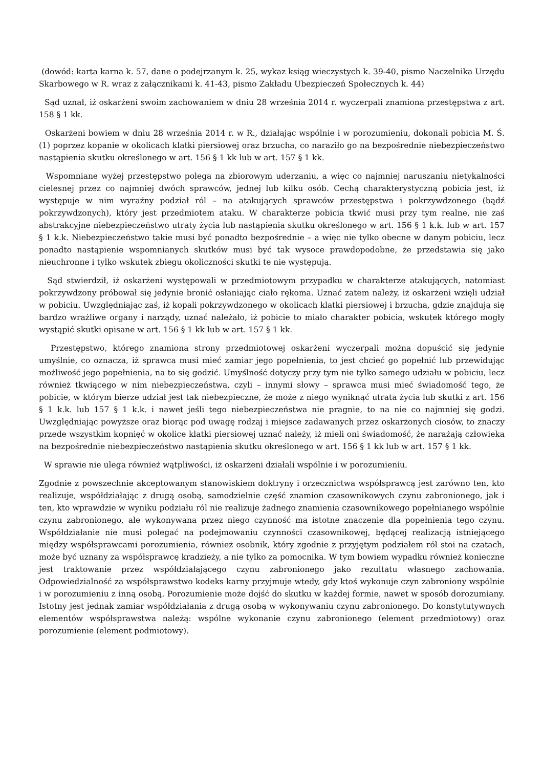(dowód: karta karna k. 57, dane o podejrzanym k. 25, wykaz ksiąg wieczystych k. 39-40, pismo Naczelnika Urzędu Skarbowego w R. wraz z załącznikami k. 41-43, pismo Zakładu Ubezpieczeń Społecznych k. 44)
Sąd uznał, iż oskarżeni swoim zachowaniem w dniu 28 września 2014 r. wyczerpali znamiona przestępstwa z art. 158 § 1 kk.
Oskarżeni bowiem w dniu 28 września 2014 r. w R., działając wspólnie i w porozumieniu, dokonali pobicia M. Ś. (1) poprzez kopanie w okolicach klatki piersiowej oraz brzucha, co naraziło go na bezpośrednie niebezpieczeństwo nastąpienia skutku określonego w art. 156 § 1 kk lub w art. 157 § 1 kk.
Wspomniane wyżej przestępstwo polega na zbiorowym uderzaniu, a więc co najmniej naruszaniu nietykalności cielesnej przez co najmniej dwóch sprawców, jednej lub kilku osób. Cechą charakterystyczną pobicia jest, iż występuje w nim wyraźny podział ról – na atakujących sprawców przestępstwa i pokrzywdzonego (bądź pokrzywdzonych), który jest przedmiotem ataku. W charakterze pobicia tkwić musi przy tym realne, nie zaś abstrakcyjne niebezpieczeństwo utraty życia lub nastąpienia skutku określonego w art. 156 § 1 k.k. lub w art. 157 § 1 k.k. Niebezpieczeństwo takie musi być ponadto bezpośrednie – a więc nie tylko obecne w danym pobiciu, lecz ponadto nastąpienie wspomnianych skutków musi być tak wysoce prawdopodobne, że przedstawia się jako nieuchronne i tylko wskutek zbiegu okoliczności skutki te nie występują.
Sąd stwierdził, iż oskarżeni występowali w przedmiotowym przypadku w charakterze atakujących, natomiast pokrzywdzony próbował się jedynie bronić osłaniając ciało rękoma. Uznać zatem należy, iż oskarżeni wzięli udział w pobiciu. Uwzględniając zaś, iż kopali pokrzywdzonego w okolicach klatki piersiowej i brzucha, gdzie znajdują się bardzo wrażliwe organy i narządy, uznać należało, iż pobicie to miało charakter pobicia, wskutek którego mogły wystąpić skutki opisane w art. 156 § 1 kk lub w art. 157 § 1 kk.
Przestępstwo, którego znamiona strony przedmiotowej oskarżeni wyczerpali można dopuścić się jedynie umyślnie, co oznacza, iż sprawca musi mieć zamiar jego popełnienia, to jest chcieć go popełnić lub przewidując możliwość jego popełnienia, na to się godzić. Umyślność dotyczy przy tym nie tylko samego udziału w pobiciu, lecz również tkwiącego w nim niebezpieczeństwa, czyli – innymi słowy – sprawca musi mieć świadomość tego, że pobicie, w którym bierze udział jest tak niebezpieczne, że może z niego wyniknąć utrata życia lub skutki z art. 156 § 1 k.k. lub 157 § 1 k.k. i nawet jeśli tego niebezpieczeństwa nie pragnie, to na nie co najmniej się godzi. Uwzględniając powyższe oraz biorąc pod uwagę rodzaj i miejsce zadawanych przez oskarżonych ciosów, to znaczy przede wszystkim kopnięć w okolice klatki piersiowej uznać należy, iż mieli oni świadomość, że narażają człowieka na bezpośrednie niebezpieczeństwo nastąpienia skutku określonego w art. 156 § 1 kk lub w art. 157 § 1 kk.
W sprawie nie ulega również wątpliwości, iż oskarżeni działali wspólnie i w porozumieniu.
Zgodnie z powszechnie akceptowanym stanowiskiem doktryny i orzecznictwa współsprawcą jest zarówno ten, kto realizuje, współdziałając z drugą osobą, samodzielnie część znamion czasownikowych czynu zabronionego, jak i ten, kto wprawdzie w wyniku podziału ról nie realizuje żadnego znamienia czasownikowego popełnianego wspólnie czynu zabronionego, ale wykonywana przez niego czynność ma istotne znaczenie dla popełnienia tego czynu. Współdziałanie nie musi polegać na podejmowaniu czynności czasownikowej, będącej realizacją istniejącego między współsprawcami porozumienia, również osobnik, który zgodnie z przyjętym podziałem ról stoi na czatach, może być uznany za współsprawcę kradzieży, a nie tylko za pomocnika. W tym bowiem wypadku również konieczne jest traktowanie przez współdziałającego czynu zabronionego jako rezultatu własnego zachowania. Odpowiedzialność za współsprawstwo kodeks karny przyjmuje wtedy, gdy ktoś wykonuje czyn zabroniony wspólnie i w porozumieniu z inną osobą. Porozumienie może dojść do skutku w każdej formie, nawet w sposób dorozumiany. Istotny jest jednak zamiar współdziałania z drugą osobą w wykonywaniu czynu zabronionego. Do konstytutywnych elementów współsprawstwa należą: wspólne wykonanie czynu zabronionego (element przedmiotowy) oraz porozumienie (element podmiotowy).